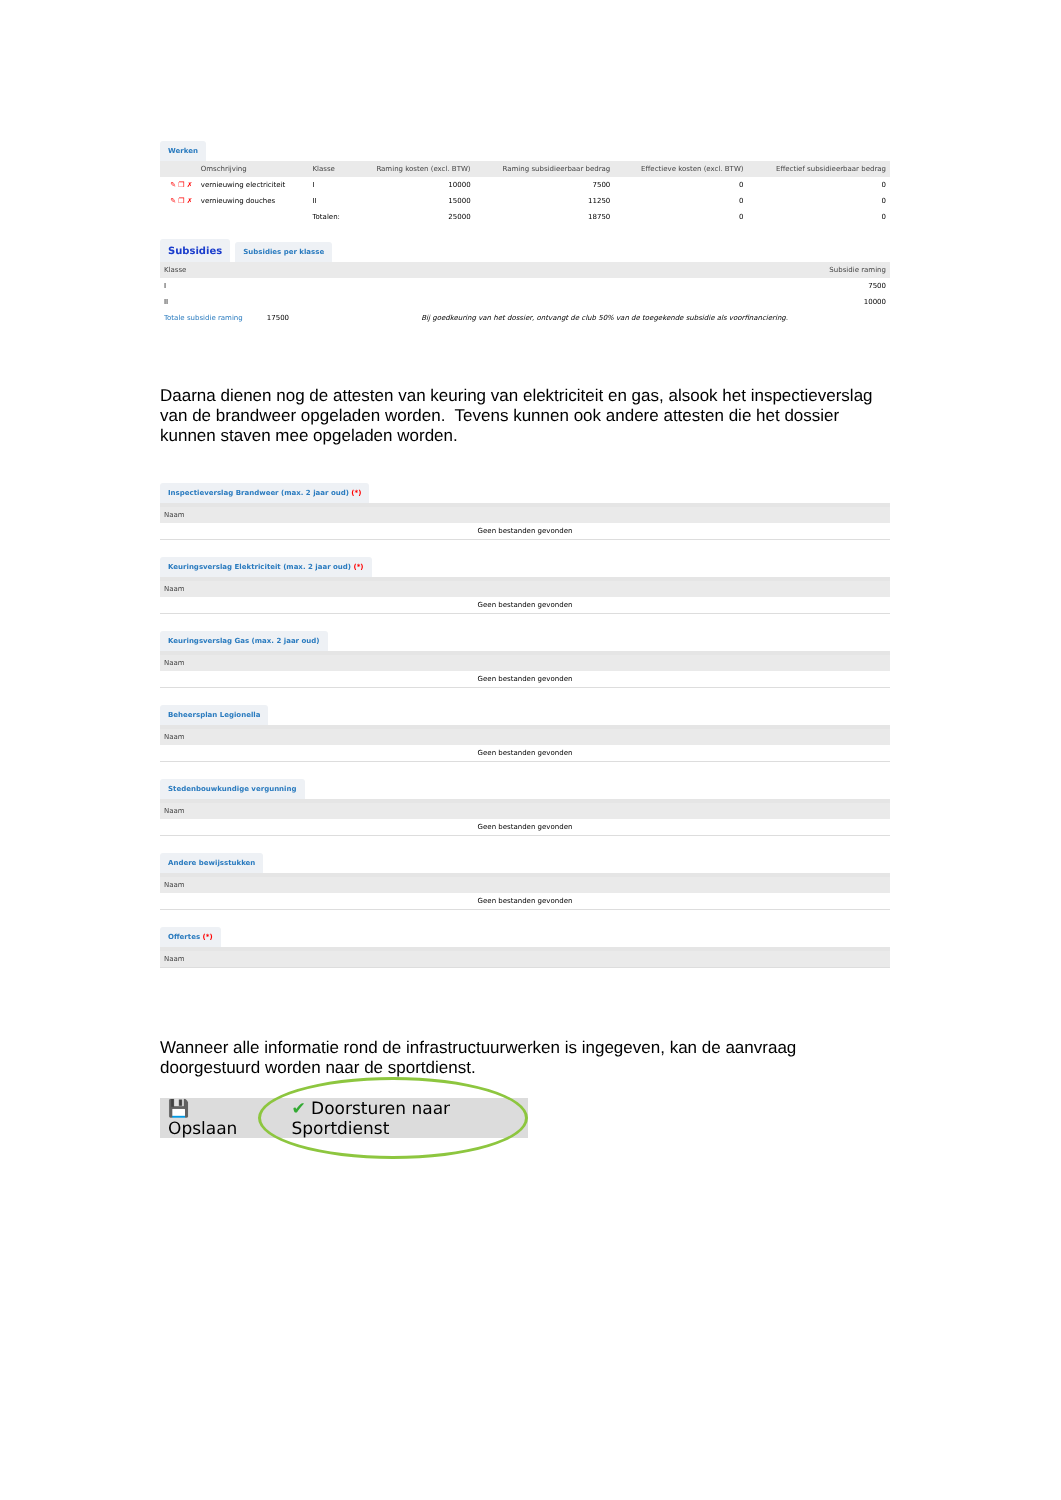Werken
| | Omschrijving | Klasse | Raming kosten (excl. BTW) | Raming subsidieerbaar bedrag | Effectieve kosten (excl. BTW) | Effectief subsidieerbaar bedrag |
| --- | --- | --- | --- | --- | --- | --- |
| ✎ ❐ ✗ | vernieuwing electriciteit | I | 10000 | 7500 | 0 | 0 |
| ✎ ❐ ✗ | vernieuwing douches | II | 15000 | 11250 | 0 | 0 |
| | | Totalen: | 25000 | 18750 | 0 | 0 |
Subsidies
Subsidies per klasse
| Klasse | Subsidie raming |
| --- | --- |
| I | 7500 |
| II | 10000 |
| Totale subsidie raming | 17500 Bij goedkeuring van het dossier, ontvangt de club 50% van de toegekende subsidie als voorfinanciering. |
Daarna dienen nog de attesten van keuring van elektriciteit en gas, alsook het inspectieverslag van de brandweer opgeladen worden. Tevens kunnen ook andere attesten die het dossier kunnen staven mee opgeladen worden.
Inspectieverslag Brandweer (max. 2 jaar oud) (*)
| Naam |
| --- |
| Geen bestanden gevonden |
Keuringsverslag Elektriciteit (max. 2 jaar oud) (*)
| Naam |
| --- |
| Geen bestanden gevonden |
Keuringsverslag Gas (max. 2 jaar oud)
| Naam |
| --- |
| Geen bestanden gevonden |
Beheersplan Legionella
| Naam |
| --- |
| Geen bestanden gevonden |
Stedenbouwkundige vergunning
| Naam |
| --- |
| Geen bestanden gevonden |
Andere bewijsstukken
| Naam |
| --- |
| Geen bestanden gevonden |
Offertes (*)
| Naam |
| --- |
Wanneer alle informatie rond de infrastructuurwerken is ingegeven, kan de aanvraag doorgestuurd worden naar de sportdienst.
💾 Opslaan ✔ Doorsturen naar Sportdienst